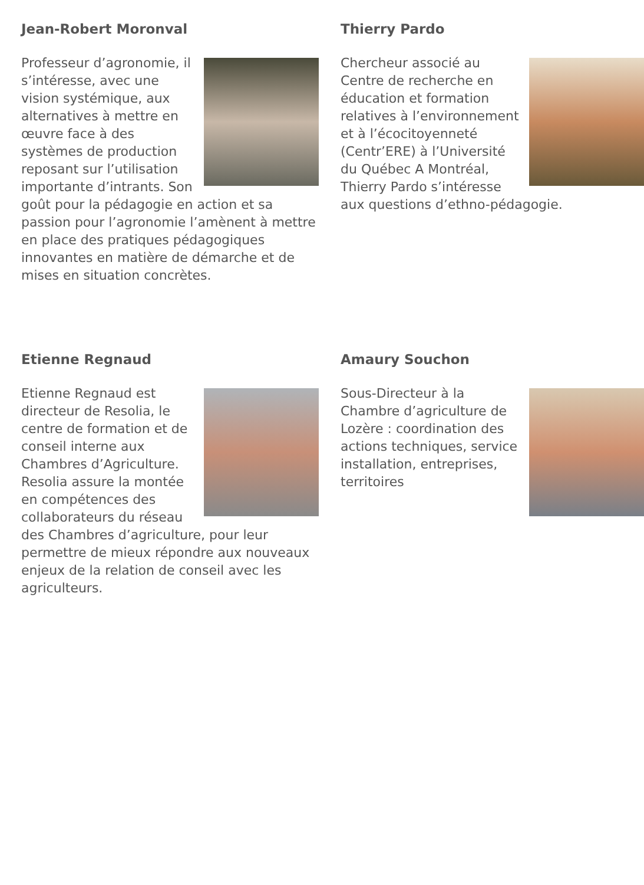Jean-Robert Moronval
Professeur d’agronomie, il s’intéresse, avec une vision systémique, aux alternatives à mettre en œuvre face à des systèmes de production reposant sur l’utilisation importante d’intrants. Son goût pour la pédagogie en action et sa passion pour l’agronomie l’amènent à mettre en place des pratiques pédagogiques innovantes en matière de démarche et de mises en situation concrètes.
Thierry Pardo
Chercheur associé au Centre de recherche en éducation et formation relatives à l’environnement et à l’écocitoyenneté (Centr’ERE) à l’Université du Québec A Montréal, Thierry Pardo s’intéresse aux questions d’ethno-pédagogie.
Etienne Regnaud
Etienne Regnaud est directeur de Resolia, le centre de formation et de conseil interne aux Chambres d’Agriculture. Resolia assure la montée en compétences des collaborateurs du réseau des Chambres d’agriculture, pour leur permettre de mieux répondre aux nouveaux enjeux de la relation de conseil avec les agriculteurs.
Amaury Souchon
Sous-Directeur à la Chambre d’agriculture de Lozère : coordination des actions techniques, service installation, entreprises, territoires